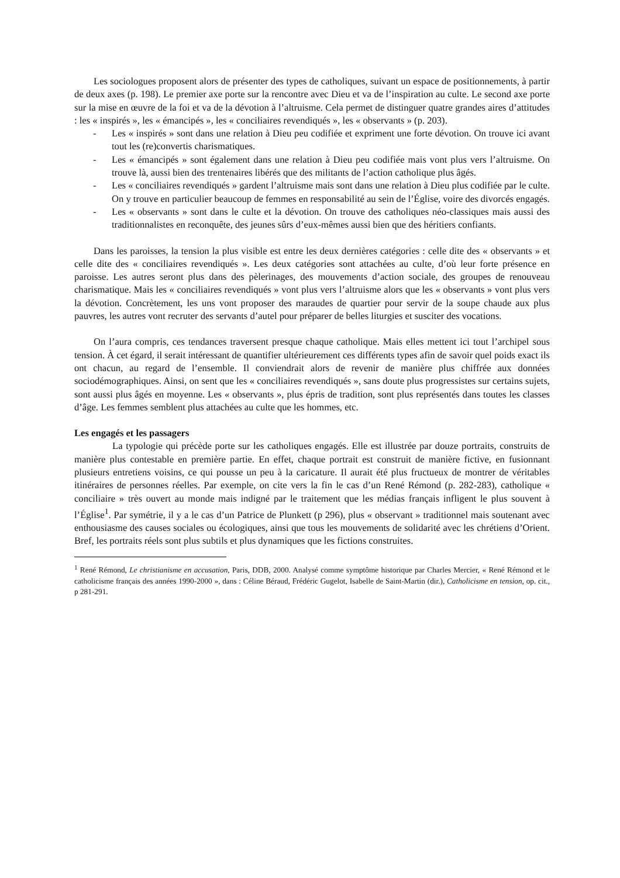Les sociologues proposent alors de présenter des types de catholiques, suivant un espace de positionnements, à partir de deux axes (p. 198). Le premier axe porte sur la rencontre avec Dieu et va de l’inspiration au culte. Le second axe porte sur la mise en œuvre de la foi et va de la dévotion à l’altruisme. Cela permet de distinguer quatre grandes aires d’attitudes : les « inspirés », les « émancipés », les « conciliaires revendiqués », les « observants » (p. 203).
- Les « inspirés » sont dans une relation à Dieu peu codifiée et expriment une forte dévotion. On trouve ici avant tout les (re)convertis charismatiques.
- Les « émancipés » sont également dans une relation à Dieu peu codifiée mais vont plus vers l’altruisme. On trouve là, aussi bien des trentenaires libérés que des militants de l’action catholique plus âgés.
- Les « conciliaires revendiqués » gardent l’altruisme mais sont dans une relation à Dieu plus codifiée par le culte. On y trouve en particulier beaucoup de femmes en responsabilité au sein de l’Église, voire des divorcés engagés.
- Les « observants » sont dans le culte et la dévotion. On trouve des catholiques néo-classiques mais aussi des traditionnalistes en reconquête, des jeunes sûrs d’eux-mêmes aussi bien que des héritiers confiants.
Dans les paroisses, la tension la plus visible est entre les deux dernières catégories : celle dite des « observants » et celle dite des « conciliaires revendiqués ». Les deux catégories sont attachées au culte, d’où leur forte présence en paroisse. Les autres seront plus dans des pèlerinages, des mouvements d’action sociale, des groupes de renouveau charismatique. Mais les « conciliaires revendiqués » vont plus vers l’altruisme alors que les « observants » vont plus vers la dévotion. Concrètement, les uns vont proposer des maraudes de quartier pour servir de la soupe chaude aux plus pauvres, les autres vont recruter des servants d’autel pour préparer de belles liturgies et susciter des vocations.
On l’aura compris, ces tendances traversent presque chaque catholique. Mais elles mettent ici tout l’archipel sous tension. À cet égard, il serait intéressant de quantifier ultérieurement ces différents types afin de savoir quel poids exact ils ont chacun, au regard de l’ensemble. Il conviendrait alors de revenir de manière plus chiffrée aux données sociodémographiques. Ainsi, on sent que les « conciliaires revendiqués », sans doute plus progressistes sur certains sujets, sont aussi plus âgés en moyenne. Les « observants », plus épris de tradition, sont plus représentés dans toutes les classes d’âge. Les femmes semblent plus attachées au culte que les hommes, etc.
Les engagés et les passagers
La typologie qui précède porte sur les catholiques engagés. Elle est illustrée par douze portraits, construits de manière plus contestable en première partie. En effet, chaque portrait est construit de manière fictive, en fusionnant plusieurs entretiens voisins, ce qui pousse un peu à la caricature. Il aurait été plus fructueux de montrer de véritables itinéraires de personnes réelles. Par exemple, on cite vers la fin le cas d’un René Rémond (p. 282-283), catholique « conciliaire » très ouvert au monde mais indigné par le traitement que les médias français infligent le plus souvent à l’Église<sup>1</sup>. Par symétrie, il y a le cas d’un Patrice de Plunkett (p 296), plus « observant » traditionnel mais soutenant avec enthousiasme des causes sociales ou écologiques, ainsi que tous les mouvements de solidarité avec les chrétiens d’Orient. Bref, les portraits réels sont plus subtils et plus dynamiques que les fictions construites.
<sup>1</sup> René Rémond, Le christianisme en accusation, Paris, DDB, 2000. Analysé comme symptôme historique par Charles Mercier, « René Rémond et le catholicisme français des années 1990-2000 », dans : Céline Béraud, Frédéric Gugelot, Isabelle de Saint-Martin (dir.), Catholicisme en tension, op. cit., p 281-291.